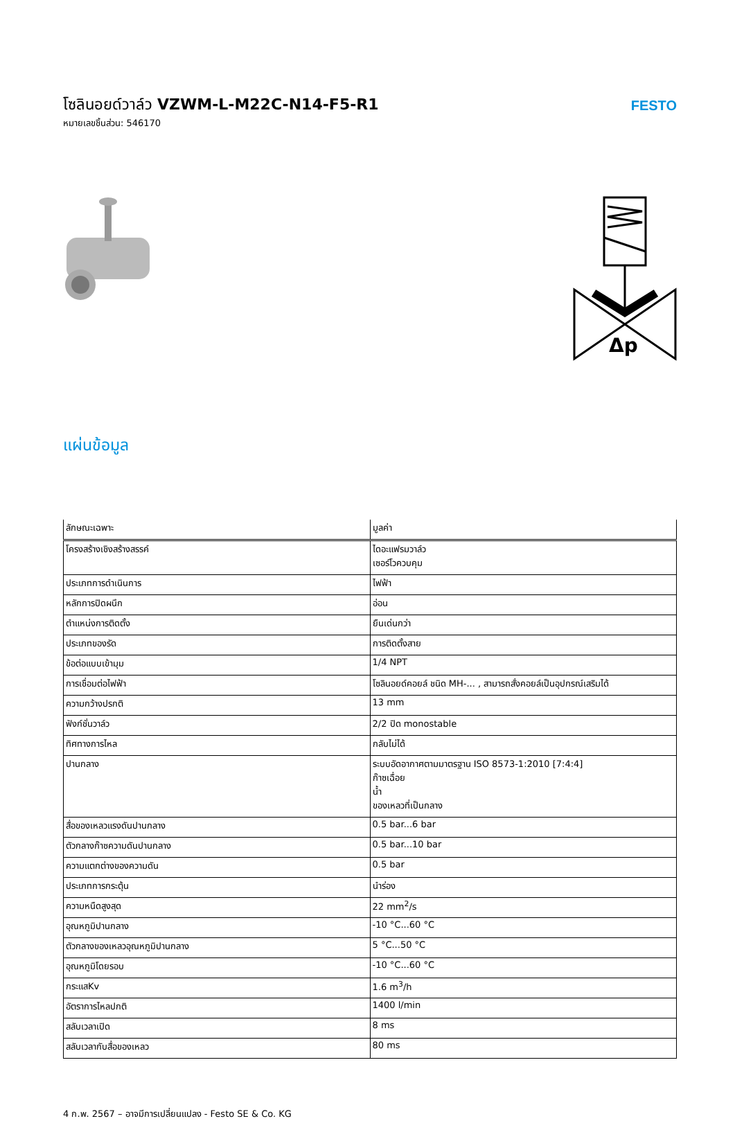โซลินอยด์วาล์ว VZWM-L-M22C-N14-F5-R1
หมายเลขชิ้นส่วน: 546170
FESTO
Δp
แผ่นข้อมูล
| ลักษณะเฉพาะ | มูลค่า |
| --- | --- |
| โครงสร้างเชิงสร้างสรรค์ | ไดอะแฟรมวาล์ว เซอร์โวควบคุม |
| ประเภทการดำเนินการ | ไฟฟ้า |
| หลักการปิดผนึก | อ่อน |
| ตำแหน่งการติดตั้ง | ยืนเด่นกว่า |
| ประเภทของรัด | การติดตั้งสาย |
| ข้อต่อแบบเข้ามุม | 1/4 NPT |
| การเชื่อมต่อไฟฟ้า | โซลินอยด์คอยล์ ชนิด MH-... , สามารถสั่งคอยล์เป็นอุปกรณ์เสริมได้ |
| ความกว้างปรกติ | 13 mm |
| ฟังก์ชั่นวาล์ว | 2/2 ปิด monostable |
| ทิศทางการไหล | กลับไม่ได้ |
| ปานกลาง | ระบบอัดอากาศตามมาตรฐาน ISO 8573-1:2010 [7:4:4] ก๊าซเฉื่อย น้ำ ของเหลวที่เป็นกลาง |
| สื่อของเหลวแรงดันปานกลาง | 0.5 bar...6 bar |
| ตัวกลางก๊าซความดันปานกลาง | 0.5 bar...10 bar |
| ความแตกต่างของความดัน | 0.5 bar |
| ประเภทการกระตุ้น | นำร่อง |
| ความหนืดสูงสุด | 22 mm<sup>2</sup>/s |
| อุณหภูมิปานกลาง | -10 °C...60 °C |
| ตัวกลางของเหลวอุณหภูมิปานกลาง | 5 °C...50 °C |
| อุณหภูมิโดยรอบ | -10 °C...60 °C |
| กระแสKv | 1.6 m<sup>3</sup>/h |
| อัตราการไหลปกติ | 1400 l/min |
| สลับเวลาเปิด | 8 ms |
| สลับเวลากับสื่อของเหลว | 80 ms |
4 ก.พ. 2567 – อาจมีการเปลี่ยนแปลง - Festo SE & Co. KG